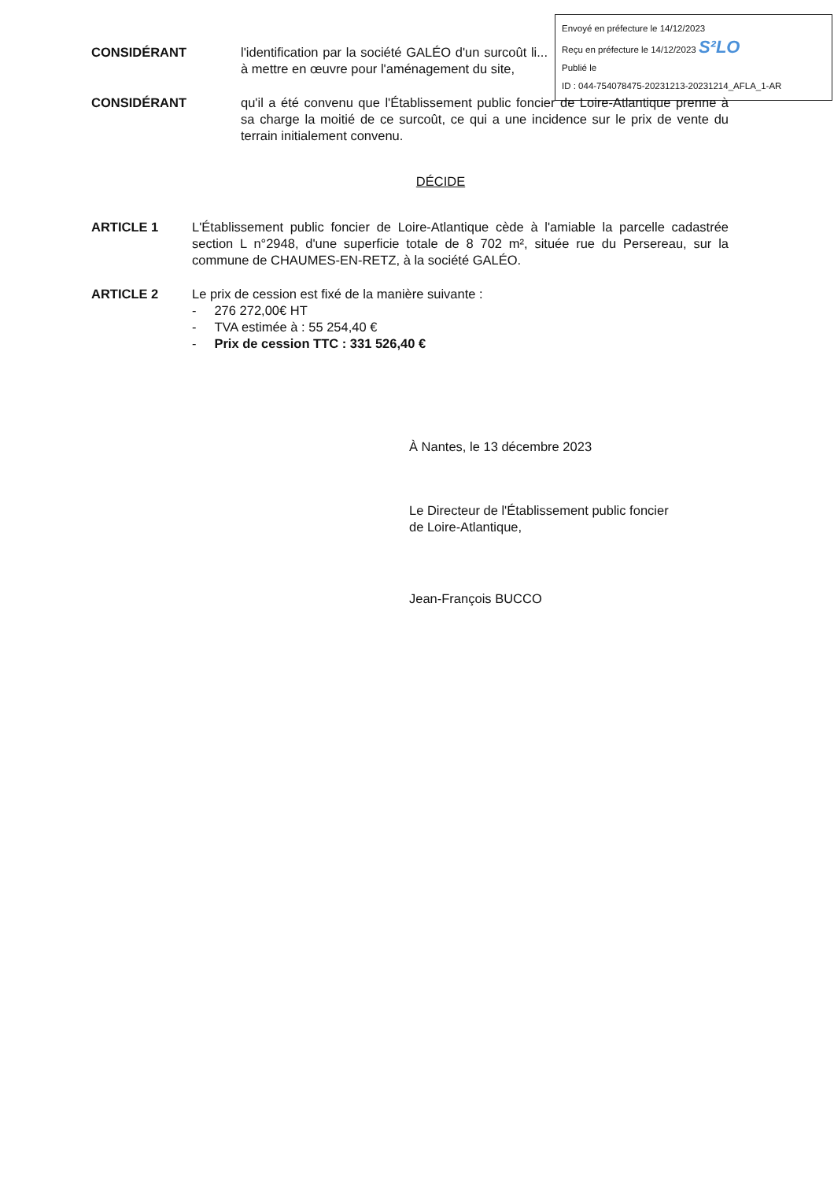Envoyé en préfecture le 14/12/2023
Reçu en préfecture le 14/12/2023 S²LO
Publié le
ID : 044-754078475-20231213-20231214_AFLA_1-AR
CONSIDÉRANT l'identification par la société GALÉO d'un surcoût li... à mettre en œuvre pour l'aménagement du site,
CONSIDÉRANT qu'il a été convenu que l'Établissement public foncier de Loire-Atlantique prenne à sa charge la moitié de ce surcoût, ce qui a une incidence sur le prix de vente du terrain initialement convenu.
DÉCIDE
ARTICLE 1 L'Établissement public foncier de Loire-Atlantique cède à l'amiable la parcelle cadastrée section L n°2948, d'une superficie totale de 8 702 m², située rue du Persereau, sur la commune de CHAUMES-EN-RETZ, à la société GALÉO.
ARTICLE 2 Le prix de cession est fixé de la manière suivante :
- 276 272,00€ HT
- TVA estimée à : 55 254,40 €
- Prix de cession TTC : 331 526,40 €
À Nantes, le 13 décembre 2023
Le Directeur de l'Établissement public foncier
de Loire-Atlantique,
Jean-François BUCCO